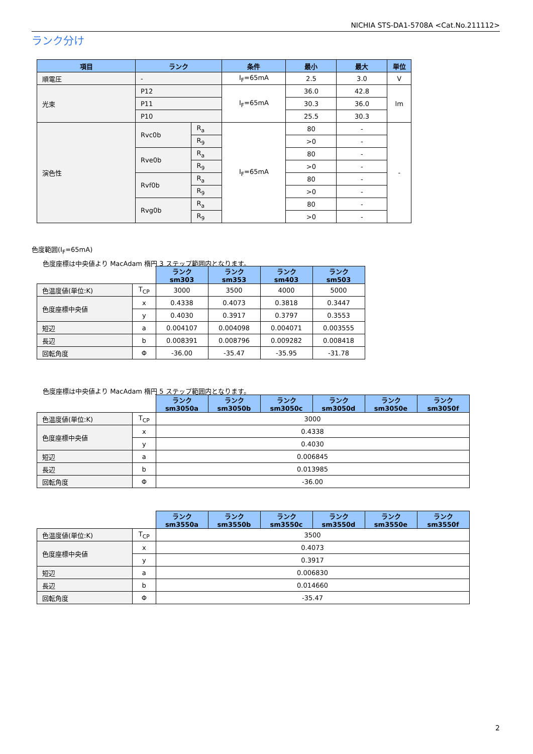NICHIA STS-DA1-5708A <Cat.No.211112>
ランク分け
| 項目 | ランク | | 条件 | 最小 | 最大 | 単位 |
| --- | --- | --- | --- | --- | --- | --- |
| 順電圧 | - | | I<sub>F</sub>=65mA | 2.5 | 3.0 | V |
| 光束 | P12 | | I<sub>F</sub>=65mA | 36.0 | 42.8 | lm |
| | P11 | | | 30.3 | 36.0 | |
| | P10 | | | 25.5 | 30.3 | |
| 演色性 | Rvc0b | R<sub>a</sub> | I<sub>F</sub>=65mA | 80 | - | - |
| | | R<sub>9</sub> | | >0 | - | |
| | Rve0b | R<sub>a</sub> | | 80 | - | |
| | | R<sub>9</sub> | | >0 | - | |
| | Rvf0b | R<sub>a</sub> | | 80 | - | |
| | | R<sub>9</sub> | | >0 | - | |
| | Rvg0b | R<sub>a</sub> | | 80 | - | |
| | | R<sub>9</sub> | | >0 | - | |
色度範囲(I<sub>F</sub>=65mA)
色度座標は中央値より MacAdam 楕円 3 ステップ範囲内となります。
| | | ランク sm303 | ランク sm353 | ランク sm403 | ランク sm503 |
| 色温度値(単位:K) | T<sub>CP</sub> | 3000 | 3500 | 4000 | 5000 |
| 色度座標中央値 | x | 0.4338 | 0.4073 | 0.3818 | 0.3447 |
| | y | 0.4030 | 0.3917 | 0.3797 | 0.3553 |
| 短辺 | a | 0.004107 | 0.004098 | 0.004071 | 0.003555 |
| 長辺 | b | 0.008391 | 0.008796 | 0.009282 | 0.008418 |
| 回転角度 | Φ | -36.00 | -35.47 | -35.95 | -31.78 |
色度座標は中央値より MacAdam 楕円 5 ステップ範囲内となります。
| | | ランク sm3050a | ランク sm3050b | ランク sm3050c | ランク sm3050d | ランク sm3050e | ランク sm3050f |
| 色温度値(単位:K) | T<sub>CP</sub> | 3000 | | | | | |
| 色度座標中央値 | x | 0.4338 | | | | | |
| | y | 0.4030 | | | | | |
| 短辺 | a | 0.006845 | | | | | |
| 長辺 | b | 0.013985 | | | | | |
| 回転角度 | Φ | -36.00 | | | | | |
| | | ランク sm3550a | ランク sm3550b | ランク sm3550c | ランク sm3550d | ランク sm3550e | ランク sm3550f |
| 色温度値(単位:K) | T<sub>CP</sub> | 3500 | | | | | |
| 色度座標中央値 | x | 0.4073 | | | | | |
| | y | 0.3917 | | | | | |
| 短辺 | a | 0.006830 | | | | | |
| 長辺 | b | 0.014660 | | | | | |
| 回転角度 | Φ | -35.47 | | | | | |
2